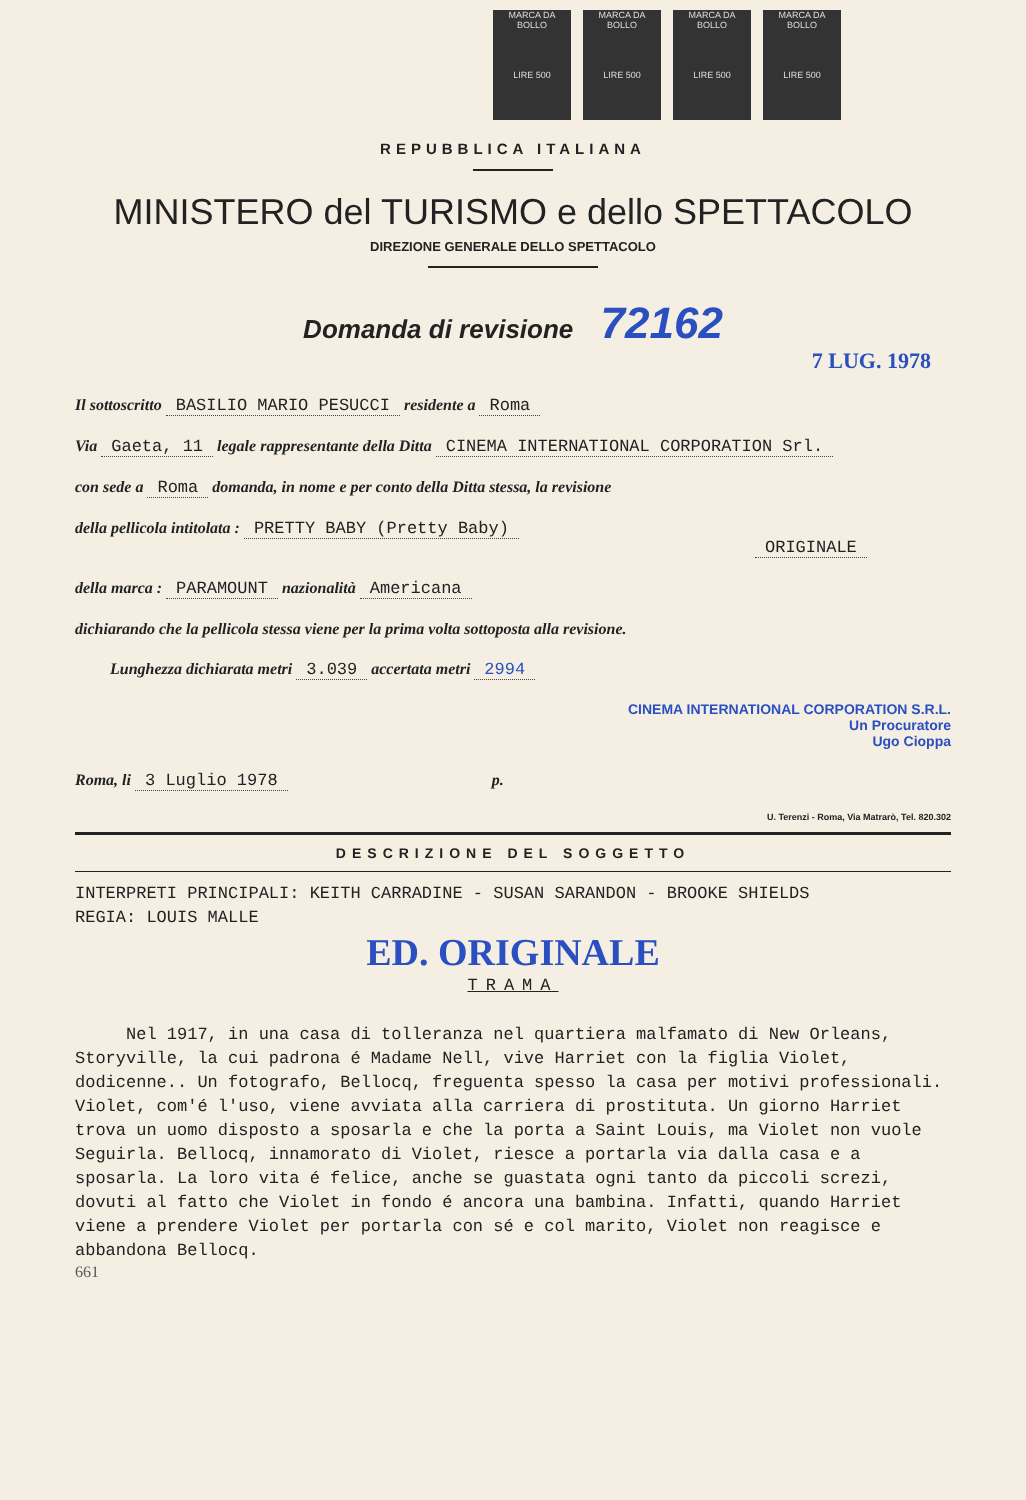MARCA DA BOLLO
LIRE 500
MARCA DA BOLLO
LIRE 500
MARCA DA BOLLO
LIRE 500
MARCA DA BOLLO
LIRE 500
REPUBBLICA ITALIANA
MINISTERO del TURISMO e dello SPETTACOLO
DIREZIONE GENERALE DELLO SPETTACOLO
Domanda di revisione 72162
7 LUG. 1978
Il sottoscritto BASILIO MARIO PESUCCI residente a Roma
Via Gaeta, 11 legale rappresentante della Ditta CINEMA INTERNATIONAL CORPORATION Srl.
con sede a Roma domanda, in nome e per conto della Ditta stessa, la revisione
della pellicola intitolata : PRETTY BABY (Pretty Baby)
ORIGINALE
della marca : PARAMOUNT nazionalità Americana
dichiarando che la pellicola stessa viene per la prima volta sottoposta alla revisione.
Lunghezza dichiarata metri 3.039 accertata metri 2994
CINEMA INTERNATIONAL CORPORATION S.R.L.
Un Procuratore
Ugo Cioppa
Roma, li 3 Luglio 1978 p.
U. Terenzi - Roma, Via Matrarò, Tel. 820.302
DESCRIZIONE DEL SOGGETTO
INTERPRETI PRINCIPALI: KEITH CARRADINE - SUSAN SARANDON - BROOKE SHIELDS
REGIA: LOUIS MALLE
ED. ORIGINALE
TRAMA
Nel 1917, in una casa di tolleranza nel quartiera malfamato di New Orleans, Storyville, la cui padrona é Madame Nell, vive Harriet con la figlia Violet, dodicenne.. Un fotografo, Bellocq, freguenta spesso la casa per motivi professionali. Violet, com'é l'uso, viene avviata alla carriera di prostituta. Un giorno Harriet trova un uomo disposto a sposarla e che la porta a Saint Louis, ma Violet non vuole Seguirla. Bellocq, innamorato di Violet, riesce a portarla via dalla casa e a sposarla. La loro vita é felice, anche se guastata ogni tanto da piccoli screzi, dovuti al fatto che Violet in fondo é ancora una bambina. Infatti, quando Harriet viene a prendere Violet per portarla con sé e col marito, Violet non reagisce e abbandona Bellocq.
661